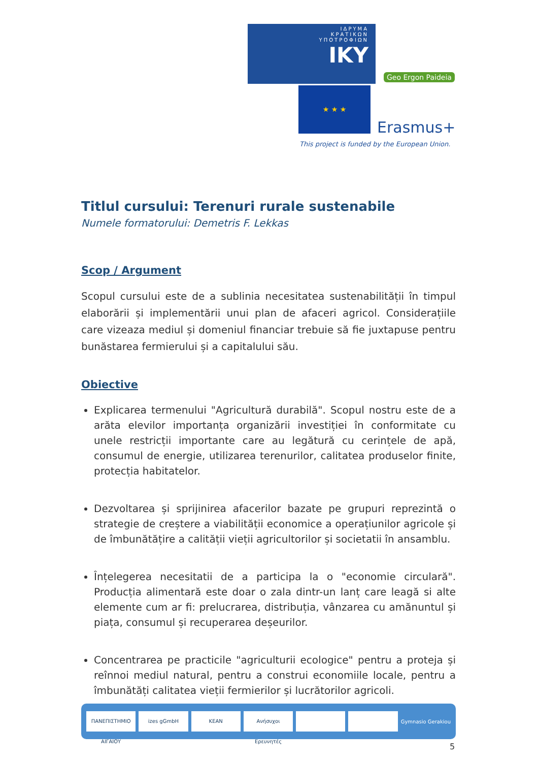ΙΔΡΥΜΑ
ΚΡΑΤΙΚΩΝ
ΥΠΟΤΡΟΦΙΩΝ
IKY
Geo Ergon Paideia
★ ★ ★
Erasmus+
This project is funded by the European Union.
Titlul cursului: Terenuri rurale sustenabile
Numele formatorului: Demetris F. Lekkas
Scop / Argument
Scopul cursului este de a sublinia necesitatea sustenabilității în timpul elaborării și implementării unui plan de afaceri agricol. Considerațiile care vizeaza mediul și domeniul financiar trebuie să fie juxtapuse pentru bunăstarea fermierului și a capitalului său.
Obiective
Explicarea termenului "Agricultură durabilă". Scopul nostru este de a arăta elevilor importanța organizării investiției în conformitate cu unele restricții importante care au legătură cu cerințele de apă, consumul de energie, utilizarea terenurilor, calitatea produselor finite, protecția habitatelor.
Dezvoltarea și sprijinirea afacerilor bazate pe grupuri reprezintă o strategie de creștere a viabilității economice a operațiunilor agricole și de îmbunătățire a calității vieții agricultorilor și societatii în ansamblu.
Înțelegerea necesitatii de a participa la o "economie circulară". Producția alimentară este doar o zala dintr-un lanț care leagă si alte elemente cum ar fi: prelucrarea, distribuția, vânzarea cu amănuntul și piața, consumul și recuperarea deșeurilor.
Concentrarea pe practicile "agriculturii ecologice" pentru a proteja și reînnoi mediul natural, pentru a construi economiile locale, pentru a îmbunătăți calitatea vieții fermierilor și lucrătorilor agricoli.
ΠΑΝΕΠΙΣΤΗΜΙΟ ΑΙΓΑΙΟΥ izes gGmbH KEAN Ανήσυχοι Ερευνητές
Gymnasio Gerakiou
5